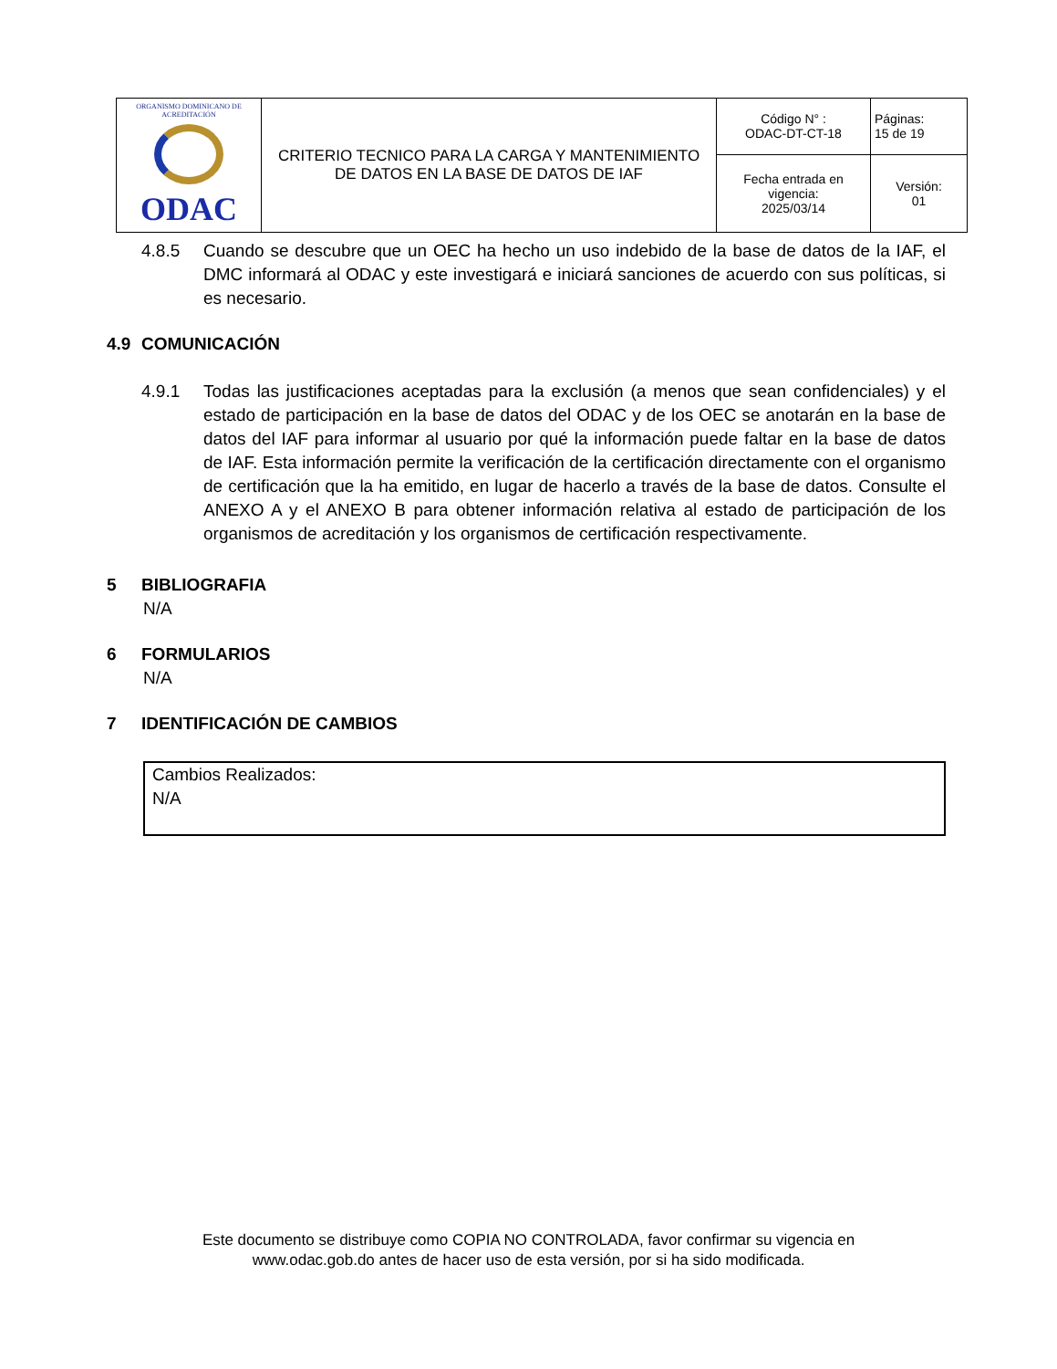| ORGANISMO DOMINICANO DE ACREDITACIÓN ODAC | CRITERIO TECNICO PARA LA CARGA Y MANTENIMIENTO DE DATOS EN LA BASE DE DATOS DE IAF | Código N° : ODAC-DT-CT-18 | Páginas: 15 de 19 |
| | | Fecha entrada en vigencia: 2025/03/14 | Versión: 01 |
4.8.5 Cuando se descubre que un OEC ha hecho un uso indebido de la base de datos de la IAF, el DMC informará al ODAC y este investigará e iniciará sanciones de acuerdo con sus políticas, si es necesario.
4.9 COMUNICACIÓN
4.9.1 Todas las justificaciones aceptadas para la exclusión (a menos que sean confidenciales) y el estado de participación en la base de datos del ODAC y de los OEC se anotarán en la base de datos del IAF para informar al usuario por qué la información puede faltar en la base de datos de IAF. Esta información permite la verificación de la certificación directamente con el organismo de certificación que la ha emitido, en lugar de hacerlo a través de la base de datos. Consulte el ANEXO A y el ANEXO B para obtener información relativa al estado de participación de los organismos de acreditación y los organismos de certificación respectivamente.
5 BIBLIOGRAFIA
N/A
6 FORMULARIOS
N/A
7 IDENTIFICACIÓN DE CAMBIOS
Cambios Realizados:
N/A
Este documento se distribuye como COPIA NO CONTROLADA, favor confirmar su vigencia en
www.odac.gob.do antes de hacer uso de esta versión, por si ha sido modificada.